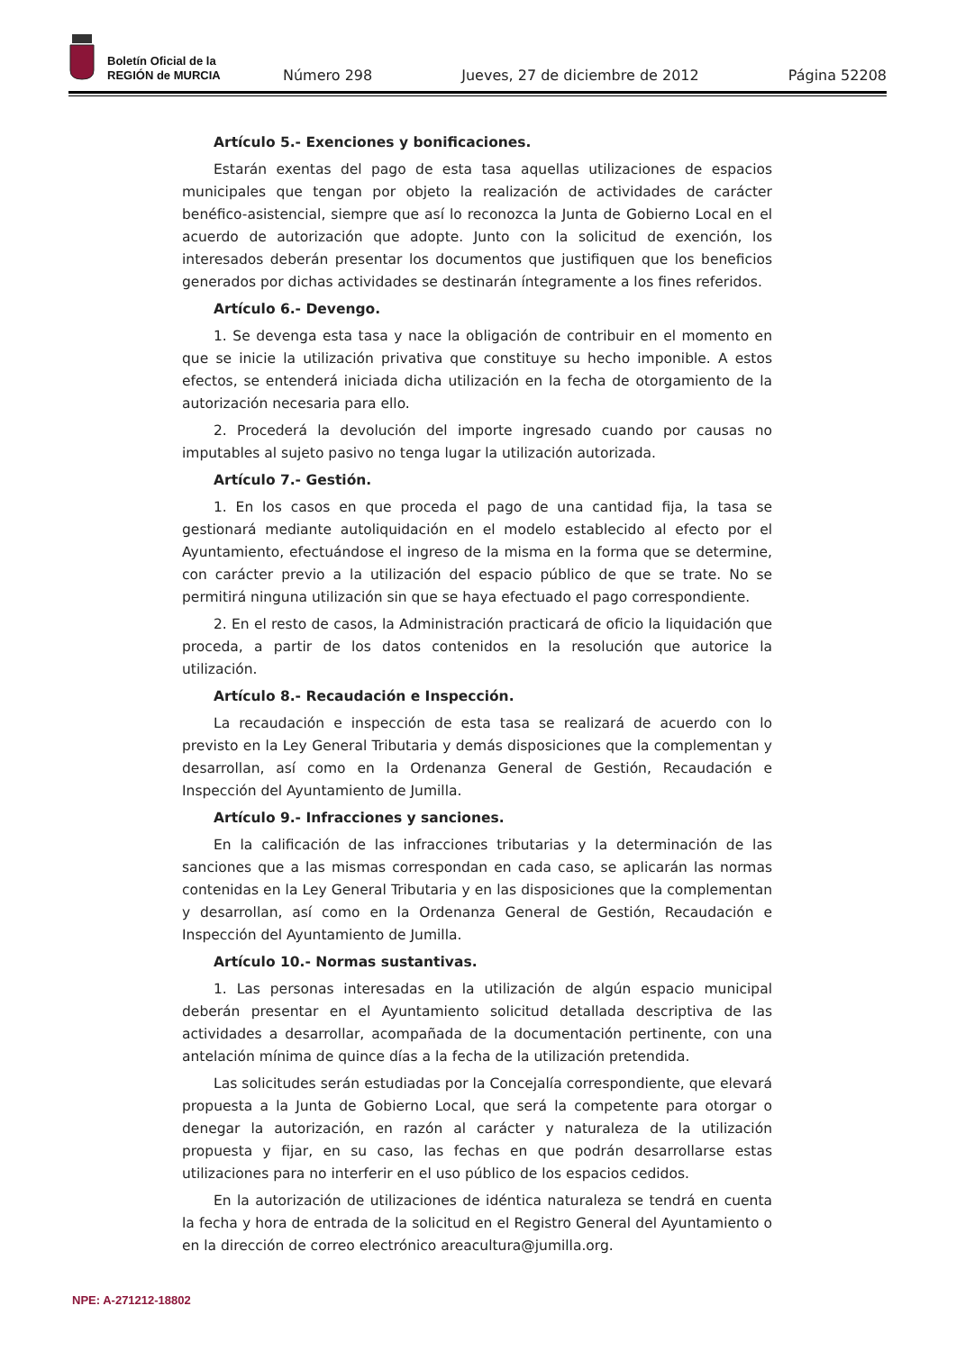Boletín Oficial de la
REGIÓN de MURCIA
Número 298 Jueves, 27 de diciembre de 2012 Página 52208
Artículo 5.- Exenciones y bonificaciones.
Estarán exentas del pago de esta tasa aquellas utilizaciones de espacios municipales que tengan por objeto la realización de actividades de carácter benéfico-asistencial, siempre que así lo reconozca la Junta de Gobierno Local en el acuerdo de autorización que adopte. Junto con la solicitud de exención, los interesados deberán presentar los documentos que justifiquen que los beneficios generados por dichas actividades se destinarán íntegramente a los fines referidos.
Artículo 6.- Devengo.
1. Se devenga esta tasa y nace la obligación de contribuir en el momento en que se inicie la utilización privativa que constituye su hecho imponible. A estos efectos, se entenderá iniciada dicha utilización en la fecha de otorgamiento de la autorización necesaria para ello.
2. Procederá la devolución del importe ingresado cuando por causas no imputables al sujeto pasivo no tenga lugar la utilización autorizada.
Artículo 7.- Gestión.
1. En los casos en que proceda el pago de una cantidad fija, la tasa se gestionará mediante autoliquidación en el modelo establecido al efecto por el Ayuntamiento, efectuándose el ingreso de la misma en la forma que se determine, con carácter previo a la utilización del espacio público de que se trate. No se permitirá ninguna utilización sin que se haya efectuado el pago correspondiente.
2. En el resto de casos, la Administración practicará de oficio la liquidación que proceda, a partir de los datos contenidos en la resolución que autorice la utilización.
Artículo 8.- Recaudación e Inspección.
La recaudación e inspección de esta tasa se realizará de acuerdo con lo previsto en la Ley General Tributaria y demás disposiciones que la complementan y desarrollan, así como en la Ordenanza General de Gestión, Recaudación e Inspección del Ayuntamiento de Jumilla.
Artículo 9.- Infracciones y sanciones.
En la calificación de las infracciones tributarias y la determinación de las sanciones que a las mismas correspondan en cada caso, se aplicarán las normas contenidas en la Ley General Tributaria y en las disposiciones que la complementan y desarrollan, así como en la Ordenanza General de Gestión, Recaudación e Inspección del Ayuntamiento de Jumilla.
Artículo 10.- Normas sustantivas.
1. Las personas interesadas en la utilización de algún espacio municipal deberán presentar en el Ayuntamiento solicitud detallada descriptiva de las actividades a desarrollar, acompañada de la documentación pertinente, con una antelación mínima de quince días a la fecha de la utilización pretendida.
Las solicitudes serán estudiadas por la Concejalía correspondiente, que elevará propuesta a la Junta de Gobierno Local, que será la competente para otorgar o denegar la autorización, en razón al carácter y naturaleza de la utilización propuesta y fijar, en su caso, las fechas en que podrán desarrollarse estas utilizaciones para no interferir en el uso público de los espacios cedidos.
En la autorización de utilizaciones de idéntica naturaleza se tendrá en cuenta la fecha y hora de entrada de la solicitud en el Registro General del Ayuntamiento o en la dirección de correo electrónico areacultura@jumilla.org.
NPE: A-271212-18802